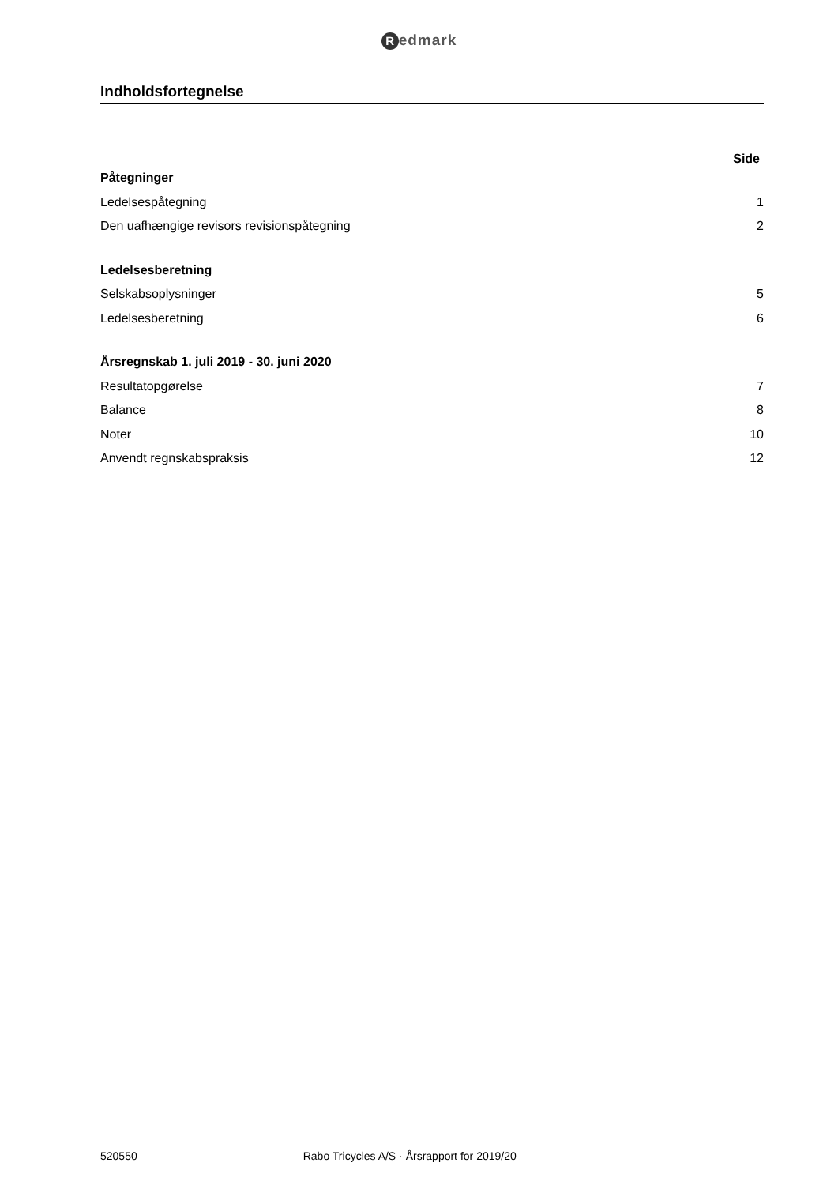Redmark
Indholdsfortegnelse
Side
Påtegninger
Ledelsespåtegning 1
Den uafhængige revisors revisionspåtegning 2
Ledelsesberetning
Selskabsoplysninger 5
Ledelsesberetning 6
Årsregnskab 1. juli 2019 - 30. juni 2020
Resultatopgørelse 7
Balance 8
Noter 10
Anvendt regnskabspraksis 12
520550 Rabo Tricycles A/S · Årsrapport for 2019/20